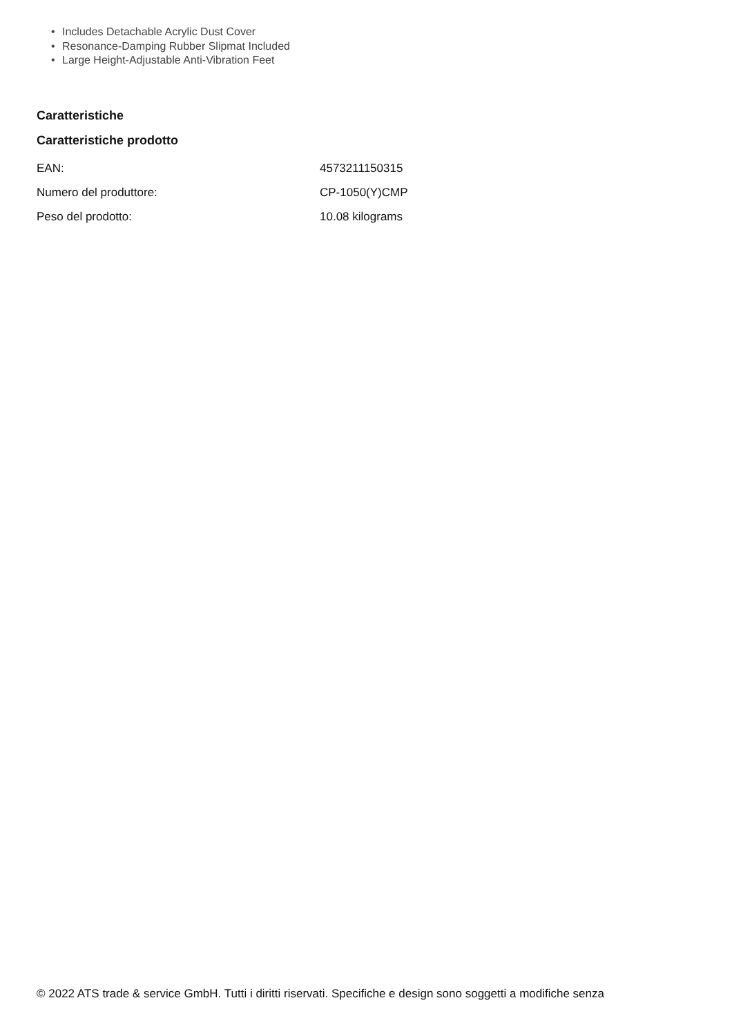• Includes Detachable Acrylic Dust Cover
• Resonance-Damping Rubber Slipmat Included
• Large Height-Adjustable Anti-Vibration Feet
Caratteristiche
Caratteristiche prodotto
| EAN: | 4573211150315 |
| Numero del produttore: | CP-1050(Y)CMP |
| Peso del prodotto: | 10.08 kilograms |
© 2022 ATS trade & service GmbH. Tutti i diritti riservati. Specifiche e design sono soggetti a modifiche senza